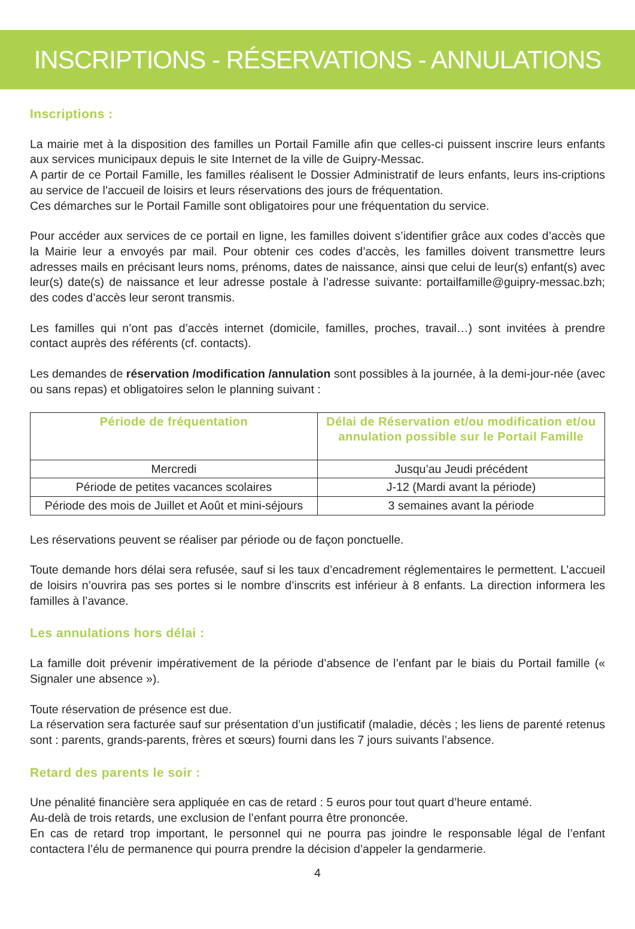INSCRIPTIONS - RÉSERVATIONS - ANNULATIONS
Inscriptions :
La mairie met à la disposition des familles un Portail Famille afin que celles-ci puissent inscrire leurs enfants aux services municipaux depuis le site Internet de la ville de Guipry-Messac.
A partir de ce Portail Famille, les familles réalisent le Dossier Administratif de leurs enfants, leurs ins-criptions au service de l’accueil de loisirs et leurs réservations des jours de fréquentation.
Ces démarches sur le Portail Famille sont obligatoires pour une fréquentation du service.
Pour accéder aux services de ce portail en ligne, les familles doivent s’identifier grâce aux codes d’accès que la Mairie leur a envoyés par mail. Pour obtenir ces codes d’accès, les familles doivent transmettre leurs adresses mails en précisant leurs noms, prénoms, dates de naissance, ainsi que celui de leur(s) enfant(s) avec leur(s) date(s) de naissance et leur adresse postale à l’adresse suivante: portailfamille@guipry-messac.bzh; des codes d’accès leur seront transmis.
Les familles qui n’ont pas d’accès internet (domicile, familles, proches, travail…) sont invitées à prendre contact auprès des référents (cf. contacts).
Les demandes de réservation /modification /annulation sont possibles à la journée, à la demi-jour-née (avec ou sans repas) et obligatoires selon le planning suivant :
| Période de fréquentation | Délai de Réservation et/ou modification et/ou annulation possible sur le Portail Famille |
| --- | --- |
| Mercredi | Jusqu’au Jeudi précédent |
| Période de petites vacances scolaires | J-12 (Mardi avant la période) |
| Période des mois de Juillet et Août et mini-séjours | 3 semaines avant la période |
Les réservations peuvent se réaliser par période ou de façon ponctuelle.
Toute demande hors délai sera refusée, sauf si les taux d’encadrement réglementaires le permettent. L’accueil de loisirs n’ouvrira pas ses portes si le nombre d’inscrits est inférieur à 8 enfants. La direction informera les familles à l’avance.
Les annulations hors délai :
La famille doit prévenir impérativement de la période d’absence de l’enfant par le biais du Portail famille (« Signaler une absence »).
Toute réservation de présence est due.
La réservation sera facturée sauf sur présentation d’un justificatif (maladie, décès ; les liens de parenté retenus sont : parents, grands-parents, frères et sœurs) fourni dans les 7 jours suivants l’absence.
Retard des parents le soir :
Une pénalité financière sera appliquée en cas de retard : 5 euros pour tout quart d’heure entamé.
Au-delà de trois retards, une exclusion de l’enfant pourra être prononcée.
En cas de retard trop important, le personnel qui ne pourra pas joindre le responsable légal de l’enfant contactera l’élu de permanence qui pourra prendre la décision d’appeler la gendarmerie.
4